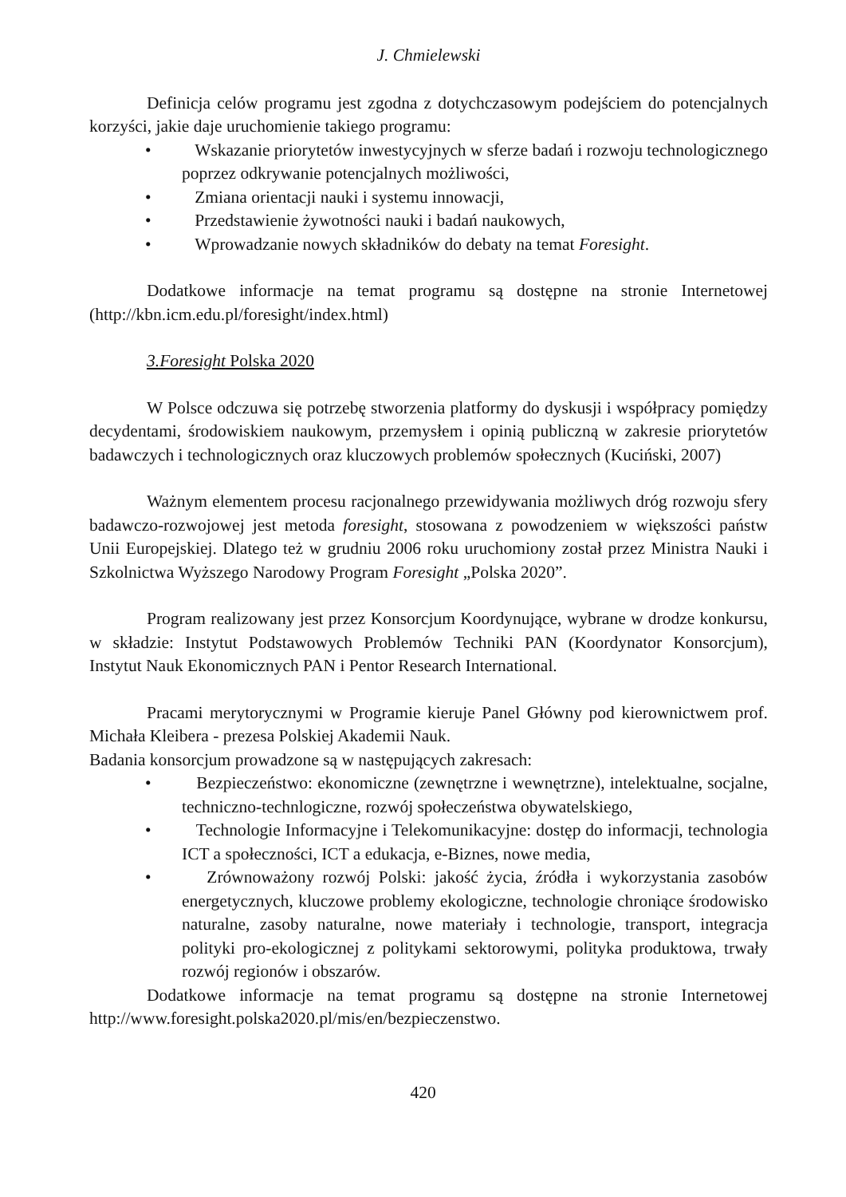J. Chmielewski
Definicja celów programu jest zgodna z dotychczasowym podejściem do potencjalnych korzyści, jakie daje uruchomienie takiego programu:
• Wskazanie priorytetów inwestycyjnych w sferze badań i rozwoju technologicznego poprzez odkrywanie potencjalnych możliwości,
• Zmiana orientacji nauki i systemu innowacji,
• Przedstawienie żywotności nauki i badań naukowych,
• Wprowadzanie nowych składników do debaty na temat Foresight.
Dodatkowe informacje na temat programu są dostępne na stronie Internetowej (http://kbn.icm.edu.pl/foresight/index.html)
3.Foresight Polska 2020
W Polsce odczuwa się potrzebę stworzenia platformy do dyskusji i współpracy pomiędzy decydentami, środowiskiem naukowym, przemysłem i opinią publiczną w zakresie priorytetów badawczych i technologicznych oraz kluczowych problemów społecznych (Kuciński, 2007)
Ważnym elementem procesu racjonalnego przewidywania możliwych dróg rozwoju sfery badawczo-rozwojowej jest metoda foresight, stosowana z powodzeniem w większości państw Unii Europejskiej. Dlatego też w grudniu 2006 roku uruchomiony został przez Ministra Nauki i Szkolnictwa Wyższego Narodowy Program Foresight „Polska 2020”.
Program realizowany jest przez Konsorcjum Koordynujące, wybrane w drodze konkursu, w składzie: Instytut Podstawowych Problemów Techniki PAN (Koordynator Konsorcjum), Instytut Nauk Ekonomicznych PAN i Pentor Research International.
Pracami merytorycznymi w Programie kieruje Panel Główny pod kierownictwem prof. Michała Kleibera - prezesa Polskiej Akademii Nauk.
Badania konsorcjum prowadzone są w następujących zakresach:
• Bezpieczeństwo: ekonomiczne (zewnętrzne i wewnętrzne), intelektualne, socjalne, techniczno-technlogiczne, rozwój społeczeństwa obywatelskiego,
• Technologie Informacyjne i Telekomunikacyjne: dostęp do informacji, technologia ICT a społeczności, ICT a edukacja, e-Biznes, nowe media,
• Zrównoważony rozwój Polski: jakość życia, źródła i wykorzystania zasobów energetycznych, kluczowe problemy ekologiczne, technologie chroniące środowisko naturalne, zasoby naturalne, nowe materiały i technologie, transport, integracja polityki pro-ekologicznej z politykami sektorowymi, polityka produktowa, trwały rozwój regionów i obszarów.
Dodatkowe informacje na temat programu są dostępne na stronie Internetowej http://www.foresight.polska2020.pl/mis/en/bezpieczenstwo.
420